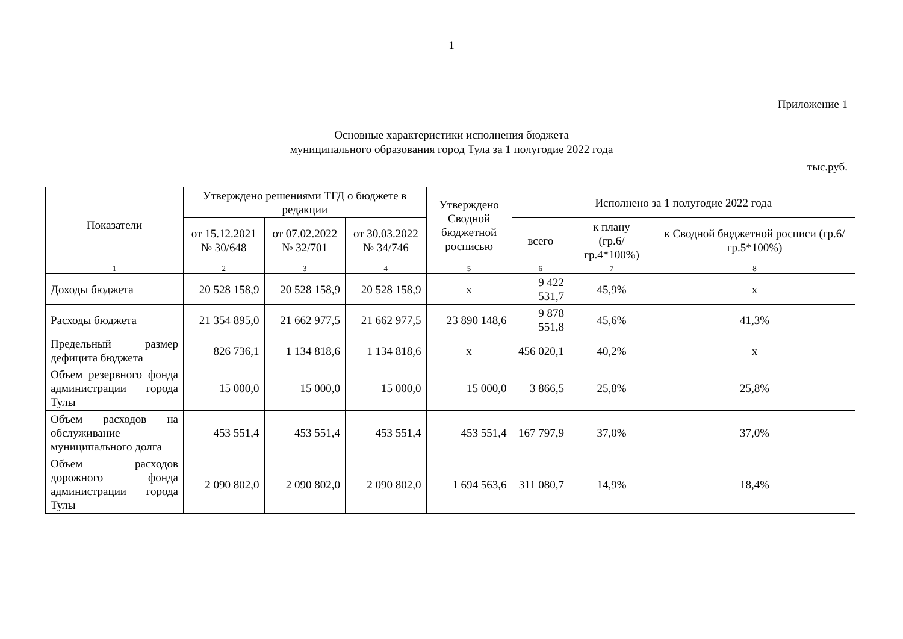1
Приложение 1
Основные характеристики исполнения бюджета
муниципального образования город Тула за 1 полугодие 2022 года
тыс.руб.
| Показатели | Утверждено решениями ТГД о бюджете в редакции | | | Утверждено Сводной бюджетной росписью | Исполнено за 1 полугодие 2022 года | | |
| --- | --- | --- | --- | --- | --- | --- | --- |
| | от 15.12.2021 № 30/648 | от 07.02.2022 № 32/701 | от 30.03.2022 № 34/746 | | всего | к плану (гр.6/гр.4*100%) | к Сводной бюджетной росписи (гр.6/гр.5*100%) |
| 1 | 2 | 3 | 4 | 5 | 6 | 7 | 8 |
| Доходы бюджета | 20 528 158,9 | 20 528 158,9 | 20 528 158,9 | х | 9 422 531,7 | 45,9% | х |
| Расходы бюджета | 21 354 895,0 | 21 662 977,5 | 21 662 977,5 | 23 890 148,6 | 9 878 551,8 | 45,6% | 41,3% |
| Предельный размер дефицита бюджета | 826 736,1 | 1 134 818,6 | 1 134 818,6 | х | 456 020,1 | 40,2% | х |
| Объем резервного фонда администрации города Тулы | 15 000,0 | 15 000,0 | 15 000,0 | 15 000,0 | 3 866,5 | 25,8% | 25,8% |
| Объем расходов на обслуживание муниципального долга | 453 551,4 | 453 551,4 | 453 551,4 | 453 551,4 | 167 797,9 | 37,0% | 37,0% |
| Объем расходов дорожного фонда администрации города Тулы | 2 090 802,0 | 2 090 802,0 | 2 090 802,0 | 1 694 563,6 | 311 080,7 | 14,9% | 18,4% |